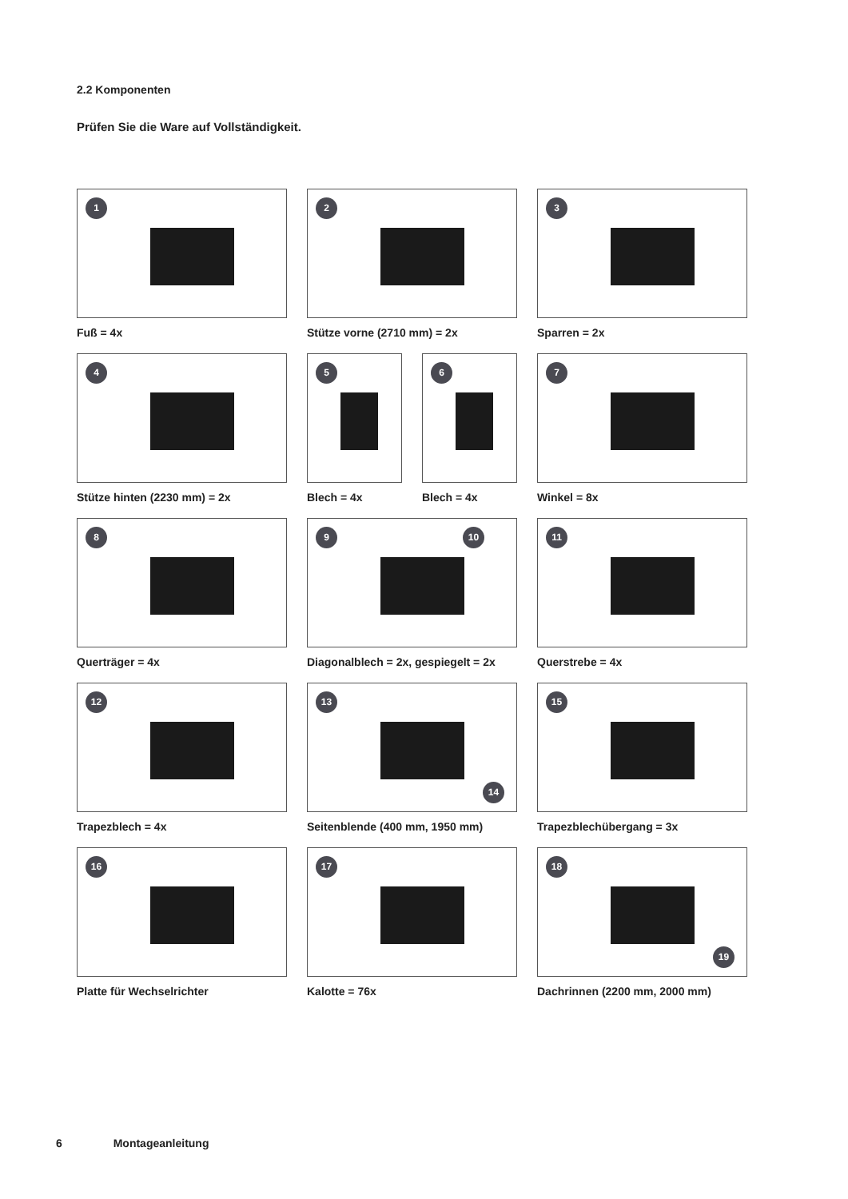2.2 Komponenten
Prüfen Sie die Ware auf Vollständigkeit.
1
Fuß = 4x
2
Stütze vorne (2710 mm) = 2x
3
Sparren = 2x
4
Stütze hinten (2230 mm) = 2x
5
Blech = 4x
6
Blech = 4x
7
Winkel = 8x
8
Querträger = 4x
9 10
Diagonalblech = 2x, gespiegelt = 2x
11
Querstrebe = 4x
12
Trapezblech = 4x
13
14
Seitenblende (400 mm, 1950 mm)
15
Trapezblechübergang = 3x
16
Platte für Wechselrichter
17
Kalotte = 76x
18
19
Dachrinnen (2200 mm, 2000 mm)
6 Montageanleitung